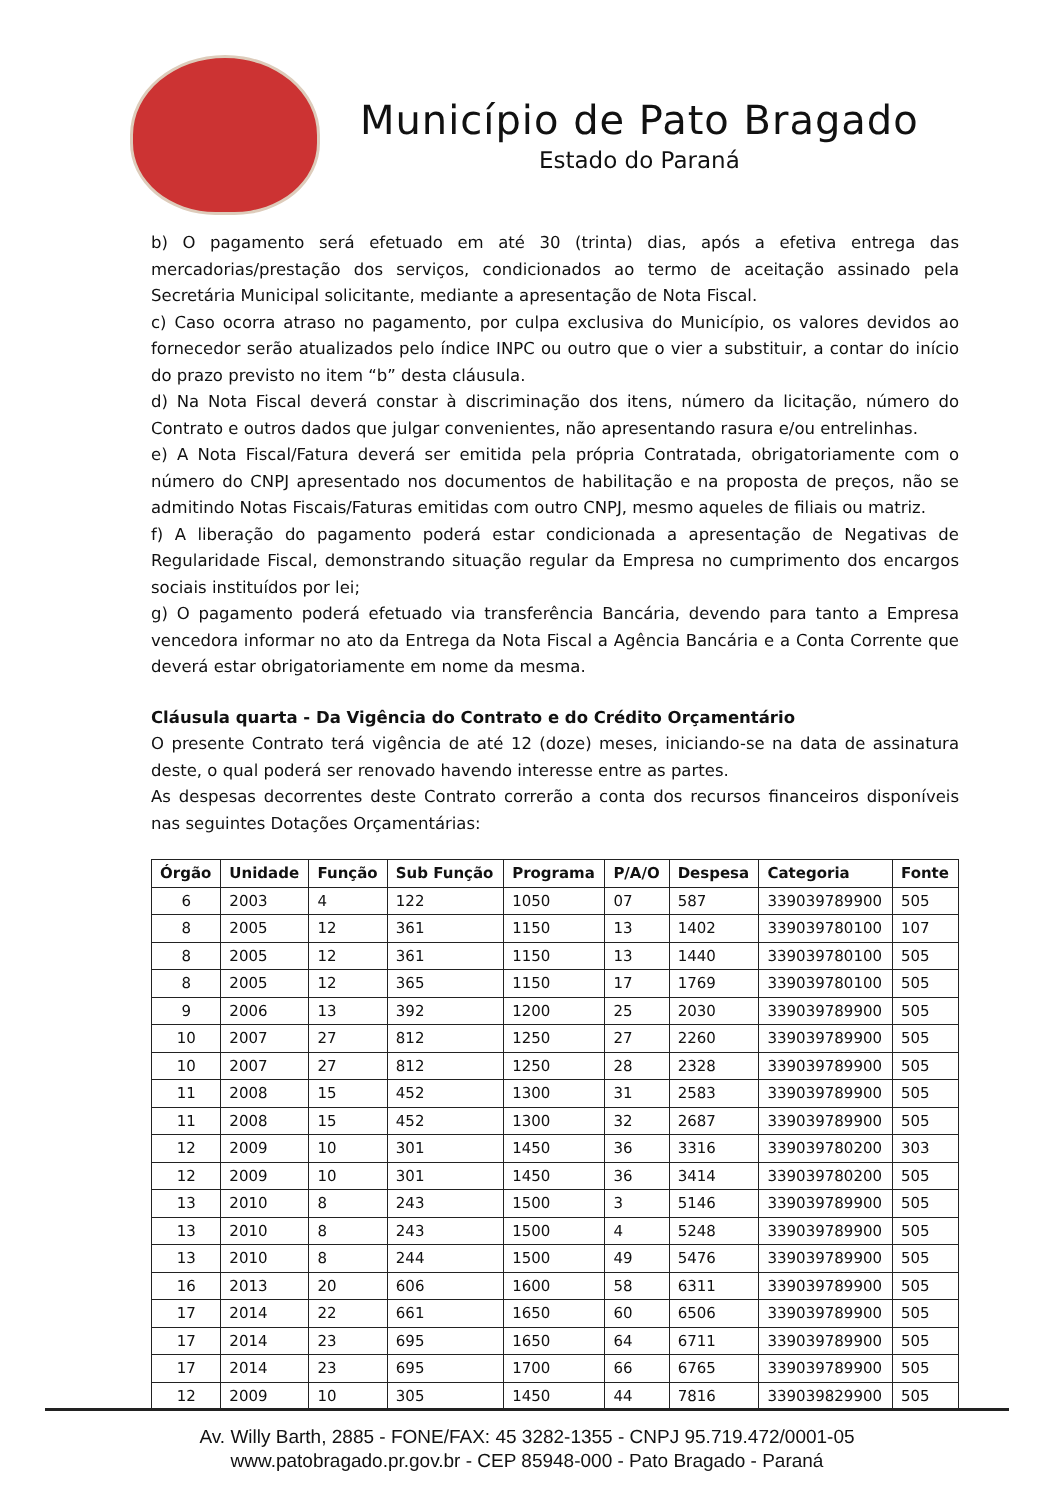Município de Pato Bragado
Estado do Paraná
b) O pagamento será efetuado em até 30 (trinta) dias, após a efetiva entrega das mercadorias/prestação dos serviços, condicionados ao termo de aceitação assinado pela Secretária Municipal solicitante, mediante a apresentação de Nota Fiscal.
c) Caso ocorra atraso no pagamento, por culpa exclusiva do Município, os valores devidos ao fornecedor serão atualizados pelo índice INPC ou outro que o vier a substituir, a contar do início do prazo previsto no item “b” desta cláusula.
d) Na Nota Fiscal deverá constar à discriminação dos itens, número da licitação, número do Contrato e outros dados que julgar convenientes, não apresentando rasura e/ou entrelinhas.
e) A Nota Fiscal/Fatura deverá ser emitida pela própria Contratada, obrigatoriamente com o número do CNPJ apresentado nos documentos de habilitação e na proposta de preços, não se admitindo Notas Fiscais/Faturas emitidas com outro CNPJ, mesmo aqueles de filiais ou matriz.
f) A liberação do pagamento poderá estar condicionada a apresentação de Negativas de Regularidade Fiscal, demonstrando situação regular da Empresa no cumprimento dos encargos sociais instituídos por lei;
g) O pagamento poderá efetuado via transferência Bancária, devendo para tanto a Empresa vencedora informar no ato da Entrega da Nota Fiscal a Agência Bancária e a Conta Corrente que deverá estar obrigatoriamente em nome da mesma.
Cláusula quarta - Da Vigência do Contrato e do Crédito Orçamentário
O presente Contrato terá vigência de até 12 (doze) meses, iniciando-se na data de assinatura deste, o qual poderá ser renovado havendo interesse entre as partes.
As despesas decorrentes deste Contrato correrão a conta dos recursos financeiros disponíveis nas seguintes Dotações Orçamentárias:
| Órgão | Unidade | Função | Sub Função | Programa | P/A/O | Despesa | Categoria | Fonte |
| --- | --- | --- | --- | --- | --- | --- | --- | --- |
| 6 | 2003 | 4 | 122 | 1050 | 07 | 587 | 339039789900 | 505 |
| 8 | 2005 | 12 | 361 | 1150 | 13 | 1402 | 339039780100 | 107 |
| 8 | 2005 | 12 | 361 | 1150 | 13 | 1440 | 339039780100 | 505 |
| 8 | 2005 | 12 | 365 | 1150 | 17 | 1769 | 339039780100 | 505 |
| 9 | 2006 | 13 | 392 | 1200 | 25 | 2030 | 339039789900 | 505 |
| 10 | 2007 | 27 | 812 | 1250 | 27 | 2260 | 339039789900 | 505 |
| 10 | 2007 | 27 | 812 | 1250 | 28 | 2328 | 339039789900 | 505 |
| 11 | 2008 | 15 | 452 | 1300 | 31 | 2583 | 339039789900 | 505 |
| 11 | 2008 | 15 | 452 | 1300 | 32 | 2687 | 339039789900 | 505 |
| 12 | 2009 | 10 | 301 | 1450 | 36 | 3316 | 339039780200 | 303 |
| 12 | 2009 | 10 | 301 | 1450 | 36 | 3414 | 339039780200 | 505 |
| 13 | 2010 | 8 | 243 | 1500 | 3 | 5146 | 339039789900 | 505 |
| 13 | 2010 | 8 | 243 | 1500 | 4 | 5248 | 339039789900 | 505 |
| 13 | 2010 | 8 | 244 | 1500 | 49 | 5476 | 339039789900 | 505 |
| 16 | 2013 | 20 | 606 | 1600 | 58 | 6311 | 339039789900 | 505 |
| 17 | 2014 | 22 | 661 | 1650 | 60 | 6506 | 339039789900 | 505 |
| 17 | 2014 | 23 | 695 | 1650 | 64 | 6711 | 339039789900 | 505 |
| 17 | 2014 | 23 | 695 | 1700 | 66 | 6765 | 339039789900 | 505 |
| 12 | 2009 | 10 | 305 | 1450 | 44 | 7816 | 339039829900 | 505 |
Av. Willy Barth, 2885 - FONE/FAX: 45 3282-1355 - CNPJ 95.719.472/0001-05
www.patobragado.pr.gov.br - CEP 85948-000 - Pato Bragado - Paraná